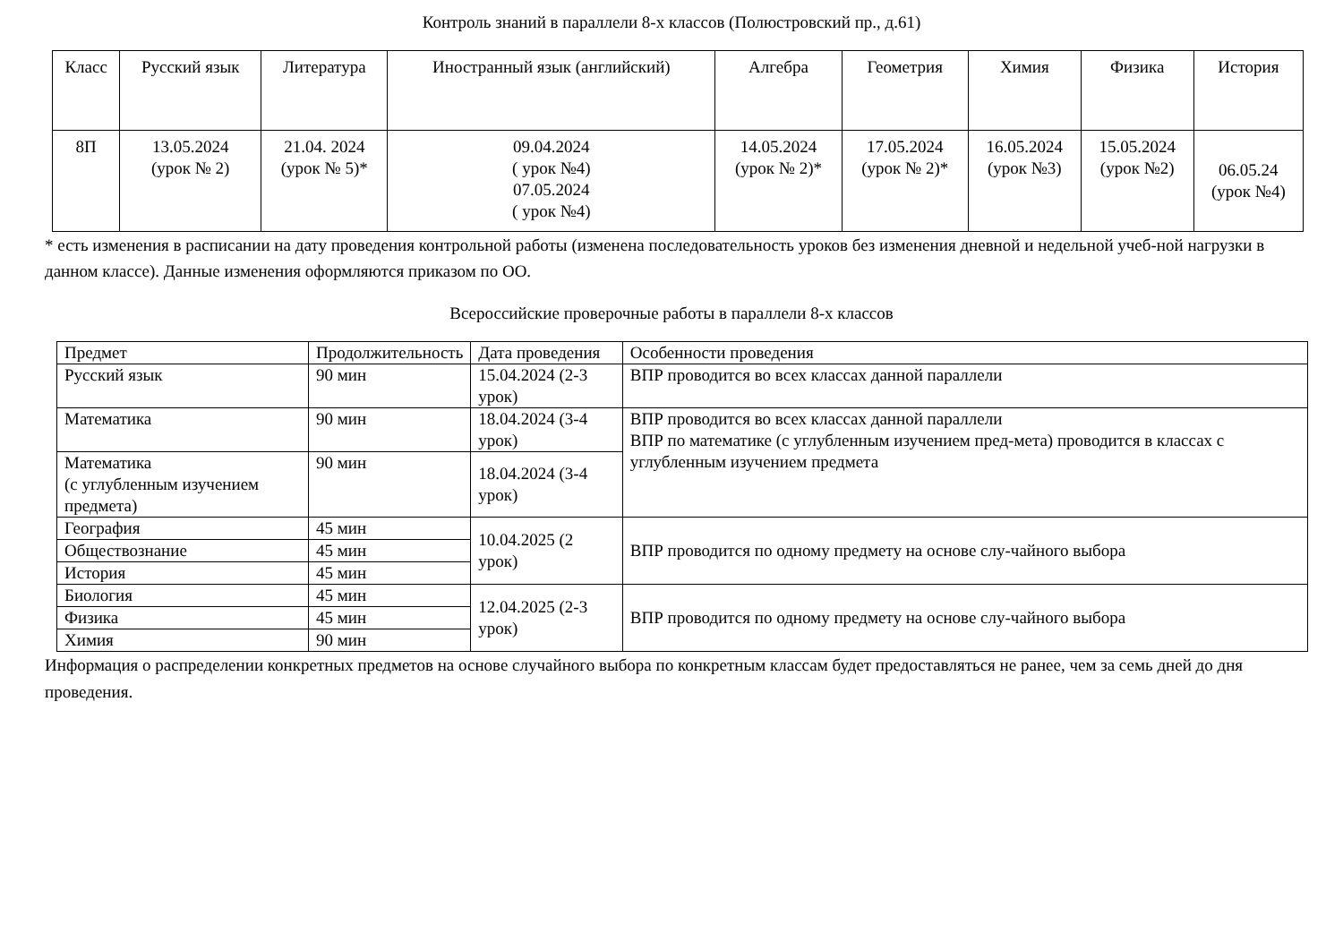Контроль знаний в параллели 8-х классов (Полюстровский пр., д.61)
| Класс | Русский язык | Литература | Иностранный язык (английский) | Алгебра | Геометрия | Химия | Физика | История |
| --- | --- | --- | --- | --- | --- | --- | --- | --- |
| 8П | 13.05.2024 (урок № 2) | 21.04. 2024 (урок № 5)* | 09.04.2024 ( урок №4) 07.05.2024 ( урок №4) | 14.05.2024 (урок № 2)* | 17.05.2024 (урок № 2)* | 16.05.2024 (урок №3) | 15.05.2024 (урок №2) | 06.05.24 (урок №4) |
* есть изменения в расписании на дату проведения контрольной работы (изменена последовательность уроков без изменения дневной и недельной учеб-ной нагрузки в данном классе). Данные изменения оформляются приказом по ОО.
Всероссийские проверочные работы в параллели 8-х классов
| Предмет | Продолжительность | Дата проведения | Особенности проведения |
| --- | --- | --- | --- |
| Русский язык | 90 мин | 15.04.2024 (2-3 урок) | ВПР проводится во всех классах данной параллели |
| Математика | 90 мин | 18.04.2024 (3-4 урок) | ВПР проводится во всех классах данной параллели ВПР по математике (с углубленным изучением пред-мета) проводится в классах с углубленным изучением предмета |
| Математика (с углубленным изучением предмета) | 90 мин | 18.04.2024 (3-4 урок) | |
| География | 45 мин | 10.04.2025 (2 урок) | ВПР проводится по одному предмету на основе слу-чайного выбора |
| Обществознание | 45 мин | | |
| История | 45 мин | | |
| Биология | 45 мин | 12.04.2025 (2-3 урок) | ВПР проводится по одному предмету на основе слу-чайного выбора |
| Физика | 45 мин | | |
| Химия | 90 мин | | |
Информация о распределении конкретных предметов на основе случайного выбора по конкретным классам будет предоставляться не ранее, чем за семь дней до дня проведения.